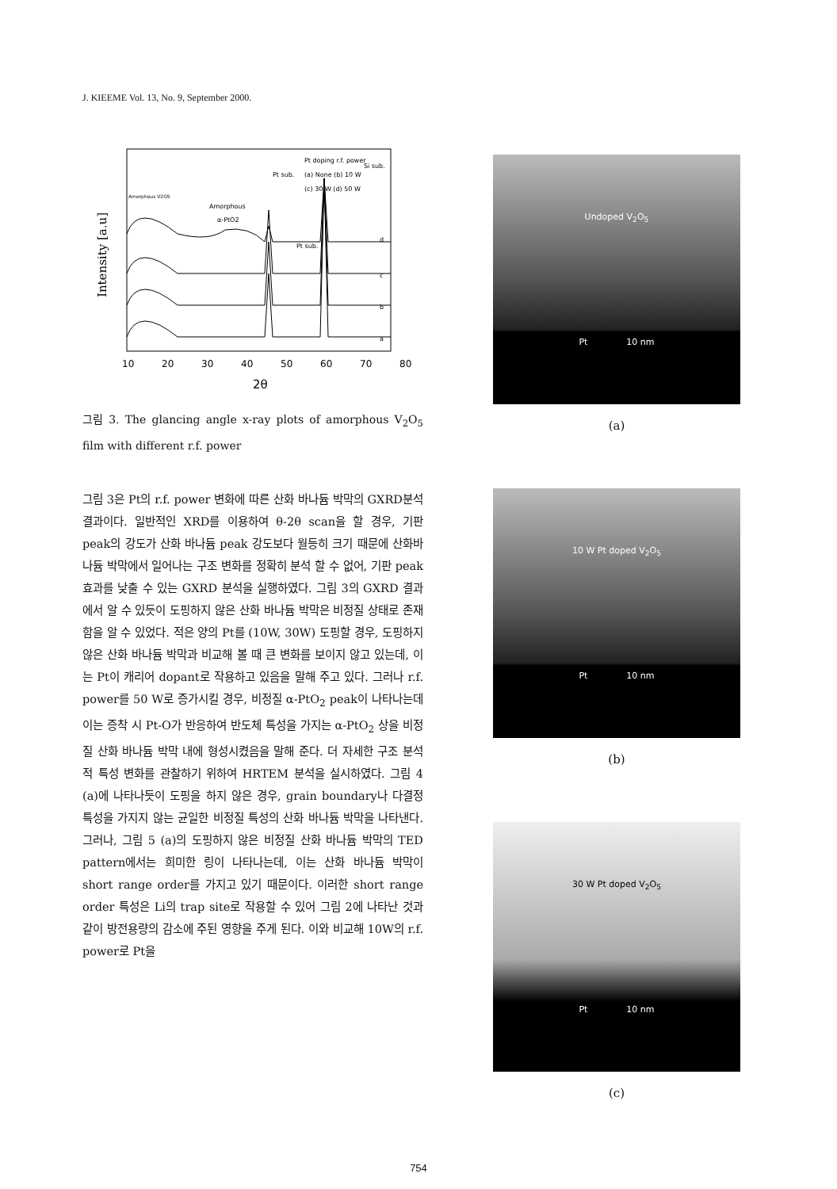J. KIEEME Vol. 13, No. 9, September 2000.
Intensity [a.u]
Pt doping r.f. power
(a) None (b) 10 W
(c) 30 W (d) 50 W
Pt sub.
Si sub.
Amorphous V2O5
Amorphous
α-PtO2
Pt sub.
d
c
b
a
10
20
30
40
50
60
70
80
2θ
그림 3. The glancing angle x-ray plots of amorphous V<sub>2</sub>O<sub>5</sub> film with different r.f. power
그림 3은 Pt의 r.f. power 변화에 따른 산화 바나듐 박막의 GXRD분석 결과이다. 일반적인 XRD를 이용하여 θ-2θ scan을 할 경우, 기판 peak의 강도가 산화 바나듐 peak 강도보다 월등히 크기 때문에 산화바나듐 박막에서 일어나는 구조 변화를 정확히 분석 할 수 없어, 기판 peak 효과를 낮출 수 있는 GXRD 분석을 실행하였다. 그림 3의 GXRD 결과에서 알 수 있듯이 도핑하지 않은 산화 바나듐 박막은 비정질 상태로 존재함을 알 수 있었다. 적은 양의 Pt를 (10W, 30W) 도핑할 경우, 도핑하지 않은 산화 바나듐 박막과 비교해 볼 때 큰 변화를 보이지 않고 있는데, 이는 Pt이 캐리어 dopant로 작용하고 있음을 말해 주고 있다. 그러나 r.f. power를 50 W로 증가시킬 경우, 비정질 α-PtO<sub>2</sub> peak이 나타나는데 이는 증착 시 Pt-O가 반응하여 반도체 특성을 가지는 α-PtO<sub>2</sub> 상을 비정질 산화 바나듐 박막 내에 형성시켰음을 말해 준다. 더 자세한 구조 분석적 특성 변화를 관찰하기 위하여 HRTEM 분석을 실시하였다. 그림 4 (a)에 나타나듯이 도핑을 하지 않은 경우, grain boundary나 다결정 특성을 가지지 않는 균일한 비정질 특성의 산화 바나듐 박막을 나타낸다. 그러나, 그림 5 (a)의 도핑하지 않은 비정질 산화 바나듐 박막의 TED pattern에서는 희미한 링이 나타나는데, 이는 산화 바나듐 박막이 short range order를 가지고 있기 때문이다. 이러한 short range order 특성은 Li의 trap site로 작용할 수 있어 그림 2에 나타난 것과 같이 방전용량의 감소에 주된 영향을 주게 된다. 이와 비교해 10W의 r.f. power로 Pt을
Undoped V<sub>2</sub>O<sub>5</sub>
Pt 10 nm
(a)
10 W Pt doped V<sub>2</sub>O<sub>5</sub>
Pt 10 nm
(b)
30 W Pt doped V<sub>2</sub>O<sub>5</sub>
Pt 10 nm
(c)
754